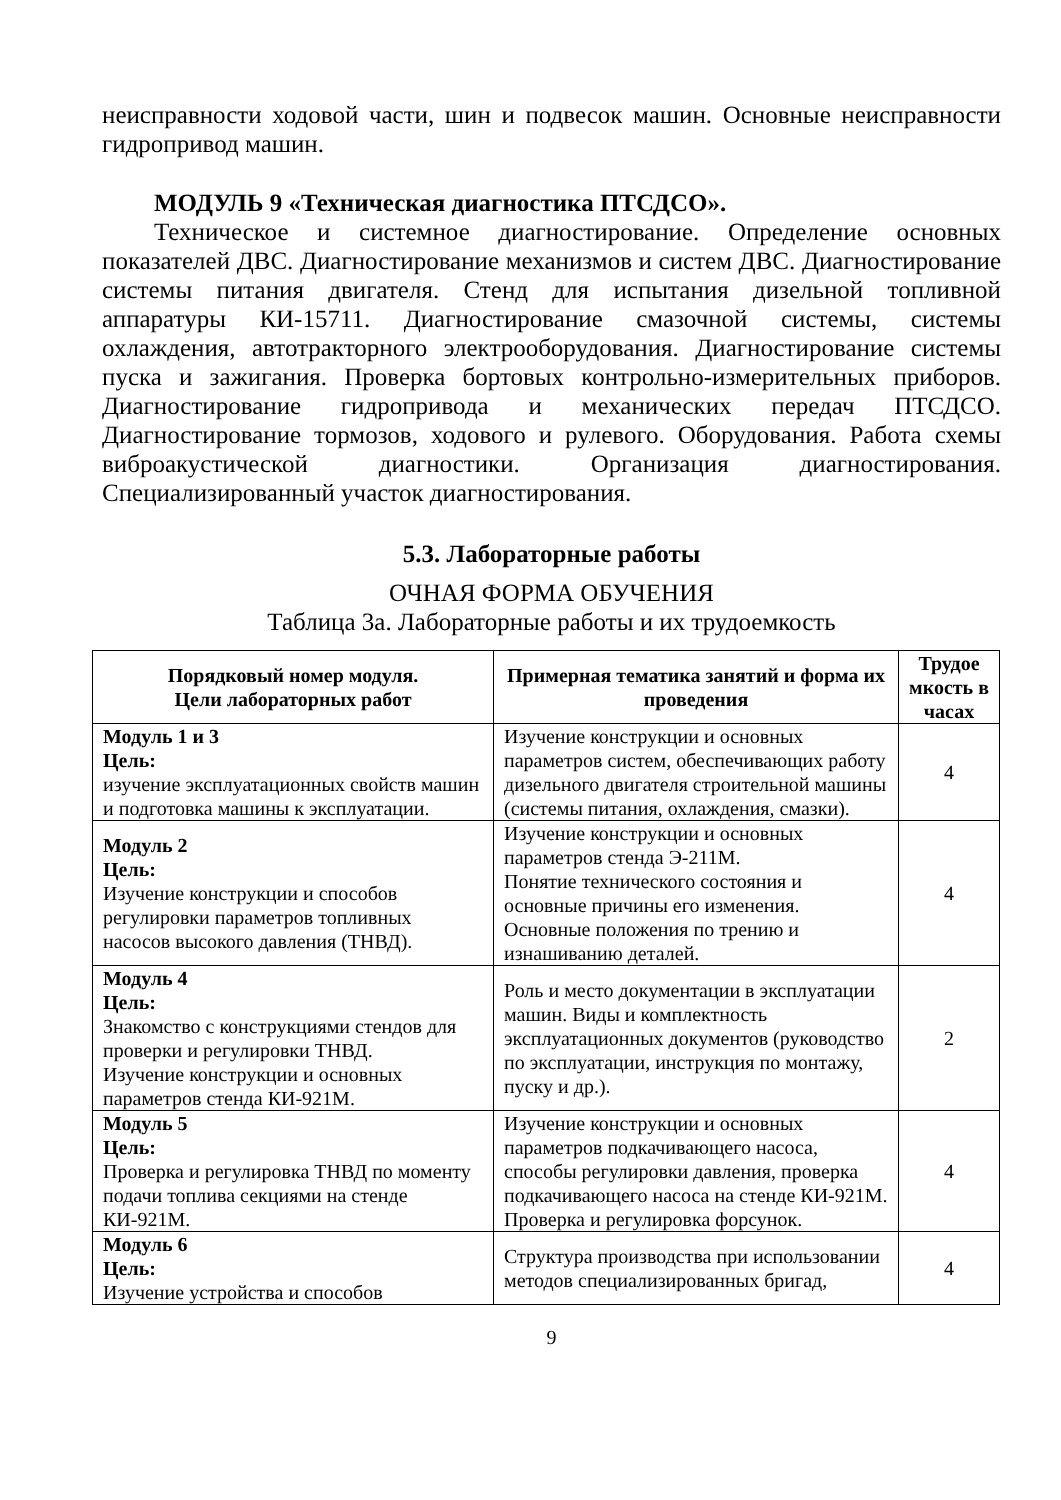неисправности ходовой части, шин и подвесок машин. Основные неисправности гидропривод машин.
МОДУЛЬ 9 «Техническая диагностика ПТСДСО».
Техническое и системное диагностирование. Определение основных показателей ДВС. Диагностирование механизмов и систем ДВС. Диагностирование системы питания двигателя. Стенд для испытания дизельной топливной аппаратуры КИ-15711. Диагностирование смазочной системы, системы охлаждения, автотракторного электрооборудования. Диагностирование системы пуска и зажигания. Проверка бортовых контрольно-измерительных приборов. Диагностирование гидропривода и механических передач ПТСДСО. Диагностирование тормозов, ходового и рулевого. Оборудования. Работа схемы виброакустической диагностики. Организация диагностирования. Специализированный участок диагностирования.
5.3. Лабораторные работы
ОЧНАЯ ФОРМА ОБУЧЕНИЯ
Таблица 3а. Лабораторные работы и их трудоемкость
| Порядковый номер модуля. Цели лабораторных работ | Примерная тематика занятий и форма их проведения | Трудое мкость в часах |
| --- | --- | --- |
| Модуль 1 и 3 Цель: изучение эксплуатационных свойств машин и подготовка машины к эксплуатации. | Изучение конструкции и основных параметров систем, обеспечивающих работу дизельного двигателя строительной машины (системы питания, охлаждения, смазки). | 4 |
| Модуль 2 Цель: Изучение конструкции и способов регулировки параметров топливных насосов высокого давления (ТНВД). | Изучение конструкции и основных параметров стенда Э-211М. Понятие технического состояния и основные причины его изменения. Основные положения по трению и изнашиванию деталей. | 4 |
| Модуль 4 Цель: Знакомство с конструкциями стендов для проверки и регулировки ТНВД. Изучение конструкции и основных параметров стенда КИ-921М. | Роль и место документации в эксплуатации машин. Виды и комплектность эксплуатационных документов (руководство по эксплуатации, инструкция по монтажу, пуску и др.). | 2 |
| Модуль 5 Цель: Проверка и регулировка ТНВД по моменту подачи топлива секциями на стенде КИ-921М. | Изучение конструкции и основных параметров подкачивающего насоса, способы регулировки давления, проверка подкачивающего насоса на стенде КИ-921М. Проверка и регулировка форсунок. | 4 |
| Модуль 6 Цель: Изучение устройства и способов | Структура производства при использовании методов специализированных бригад, | 4 |
9